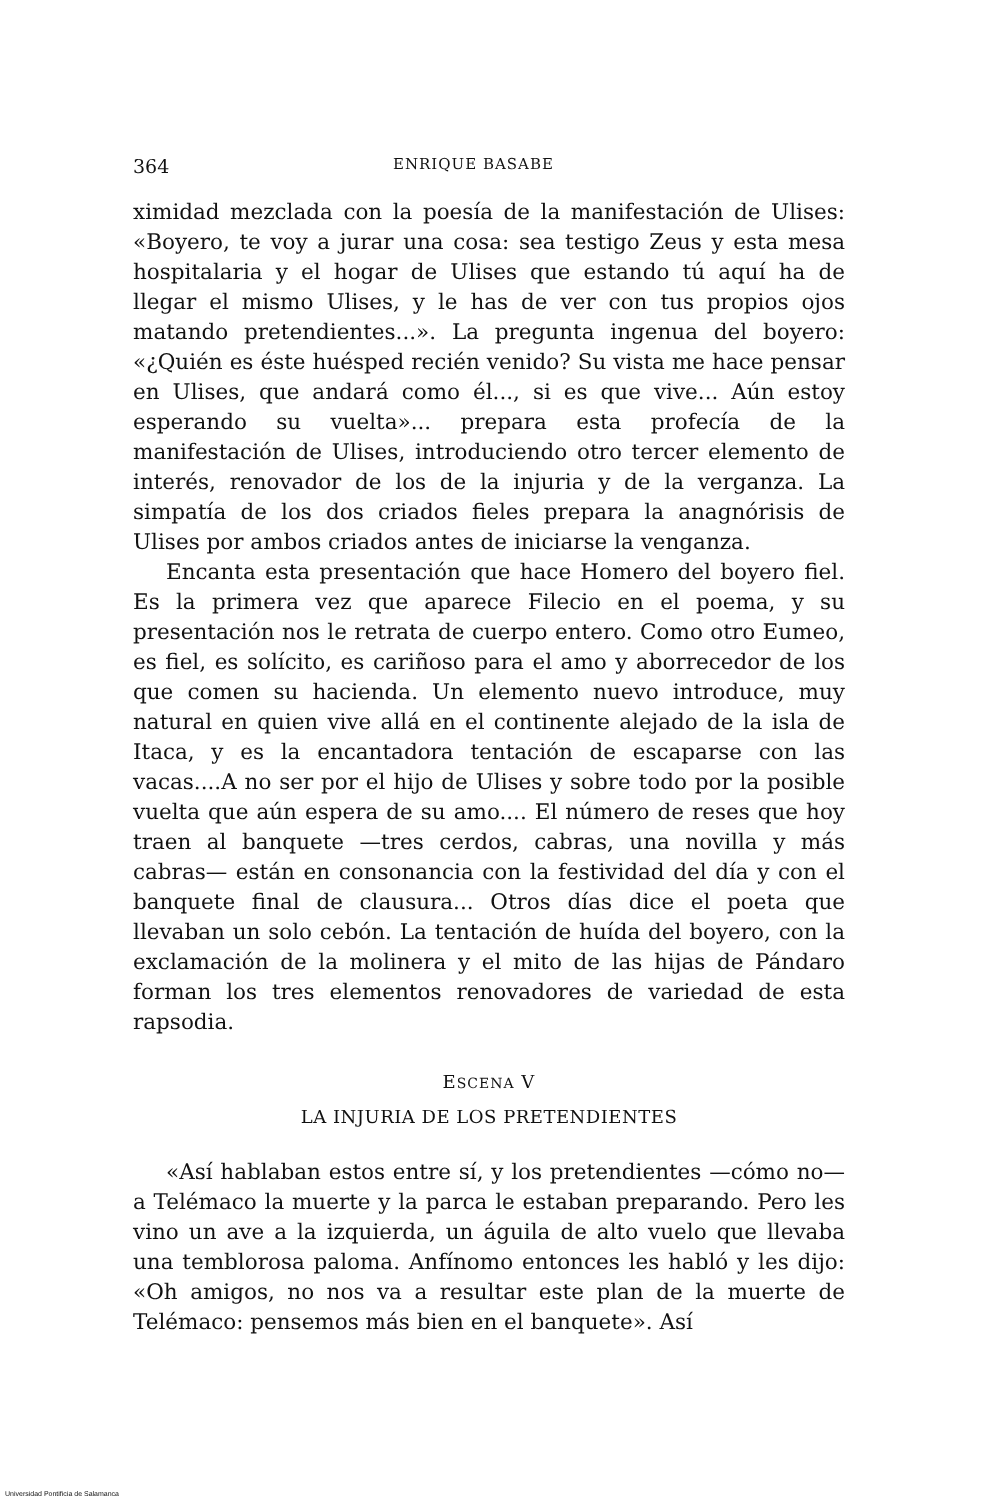364 ENRIQUE BASABE
ximidad mezclada con la poesía de la manifestación de Ulises: «Boyero, te voy a jurar una cosa: sea testigo Zeus y esta mesa hospitalaria y el hogar de Ulises que estando tú aquí ha de llegar el mismo Ulises, y le has de ver con tus propios ojos matando pretendientes...». La pregunta ingenua del boyero: «¿Quién es éste huésped recién venido? Su vista me hace pensar en Ulises, que andará como él..., si es que vive... Aún estoy esperando su vuelta»... prepara esta profecía de la manifestación de Ulises, introduciendo otro tercer elemento de interés, renovador de los de la injuria y de la verganza. La simpatía de los dos criados fieles prepara la anagnórisis de Ulises por ambos criados antes de iniciarse la venganza.
Encanta esta presentación que hace Homero del boyero fiel. Es la primera vez que aparece Filecio en el poema, y su presentación nos le retrata de cuerpo entero. Como otro Eumeo, es fiel, es solícito, es cariñoso para el amo y aborrecedor de los que comen su hacienda. Un elemento nuevo introduce, muy natural en quien vive allá en el continente alejado de la isla de Itaca, y es la encantadora tentación de escaparse con las vacas....A no ser por el hijo de Ulises y sobre todo por la posible vuelta que aún espera de su amo.... El número de reses que hoy traen al banquete —tres cerdos, cabras, una novilla y más cabras— están en consonancia con la festividad del día y con el banquete final de clausura... Otros días dice el poeta que llevaban un solo cebón. La tentación de huída del boyero, con la exclamación de la molinera y el mito de las hijas de Pándaro forman los tres elementos renovadores de variedad de esta rapsodia.
ESCENA V
LA INJURIA DE LOS PRETENDIENTES
«Así hablaban estos entre sí, y los pretendientes —cómo no— a Telémaco la muerte y la parca le estaban preparando. Pero les vino un ave a la izquierda, un águila de alto vuelo que llevaba una temblorosa paloma. Anfínomo entonces les habló y les dijo: «Oh amigos, no nos va a resultar este plan de la muerte de Telémaco: pensemos más bien en el banquete». Así
Universidad Pontificia de Salamanca